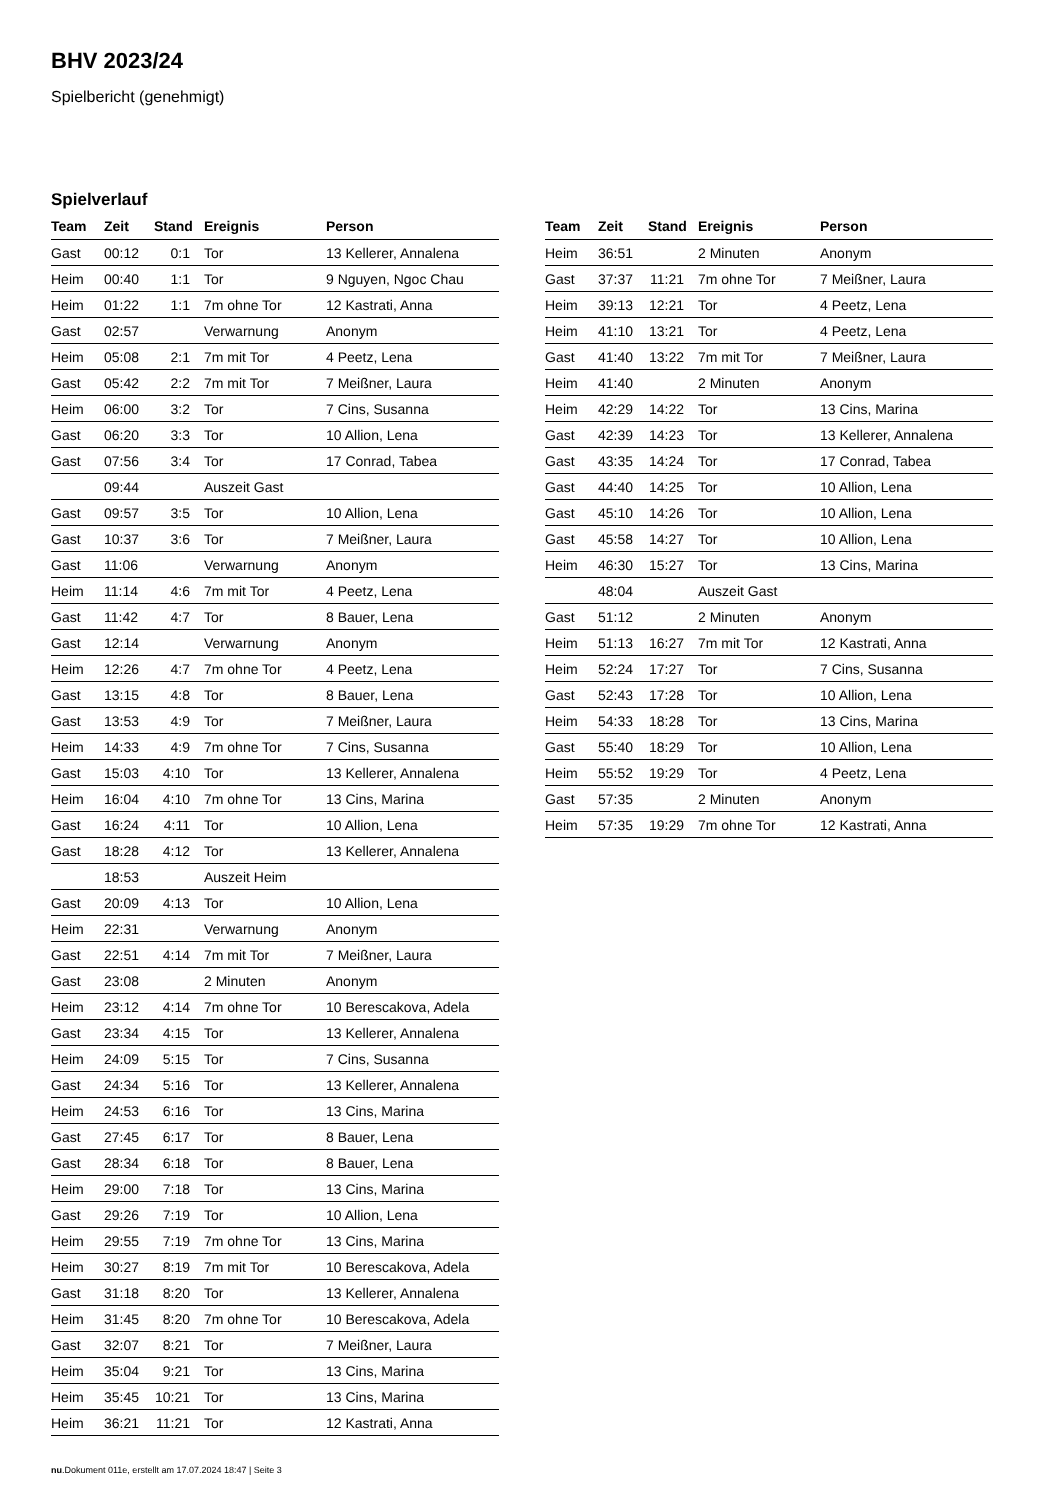BHV 2023/24
Spielbericht (genehmigt)
Spielverlauf
| Team | Zeit | Stand | Ereignis | Person |
| --- | --- | --- | --- | --- |
| Gast | 00:12 | 0:1 | Tor | 13 Kellerer, Annalena |
| Heim | 00:40 | 1:1 | Tor | 9 Nguyen, Ngoc Chau |
| Heim | 01:22 | 1:1 | 7m ohne Tor | 12 Kastrati, Anna |
| Gast | 02:57 | | Verwarnung | Anonym |
| Heim | 05:08 | 2:1 | 7m mit Tor | 4 Peetz, Lena |
| Gast | 05:42 | 2:2 | 7m mit Tor | 7 Meißner, Laura |
| Heim | 06:00 | 3:2 | Tor | 7 Cins, Susanna |
| Gast | 06:20 | 3:3 | Tor | 10 Allion, Lena |
| Gast | 07:56 | 3:4 | Tor | 17 Conrad, Tabea |
| | 09:44 | | Auszeit Gast | |
| Gast | 09:57 | 3:5 | Tor | 10 Allion, Lena |
| Gast | 10:37 | 3:6 | Tor | 7 Meißner, Laura |
| Gast | 11:06 | | Verwarnung | Anonym |
| Heim | 11:14 | 4:6 | 7m mit Tor | 4 Peetz, Lena |
| Gast | 11:42 | 4:7 | Tor | 8 Bauer, Lena |
| Gast | 12:14 | | Verwarnung | Anonym |
| Heim | 12:26 | 4:7 | 7m ohne Tor | 4 Peetz, Lena |
| Gast | 13:15 | 4:8 | Tor | 8 Bauer, Lena |
| Gast | 13:53 | 4:9 | Tor | 7 Meißner, Laura |
| Heim | 14:33 | 4:9 | 7m ohne Tor | 7 Cins, Susanna |
| Gast | 15:03 | 4:10 | Tor | 13 Kellerer, Annalena |
| Heim | 16:04 | 4:10 | 7m ohne Tor | 13 Cins, Marina |
| Gast | 16:24 | 4:11 | Tor | 10 Allion, Lena |
| Gast | 18:28 | 4:12 | Tor | 13 Kellerer, Annalena |
| | 18:53 | | Auszeit Heim | |
| Gast | 20:09 | 4:13 | Tor | 10 Allion, Lena |
| Heim | 22:31 | | Verwarnung | Anonym |
| Gast | 22:51 | 4:14 | 7m mit Tor | 7 Meißner, Laura |
| Gast | 23:08 | | 2 Minuten | Anonym |
| Heim | 23:12 | 4:14 | 7m ohne Tor | 10 Berescakova, Adela |
| Gast | 23:34 | 4:15 | Tor | 13 Kellerer, Annalena |
| Heim | 24:09 | 5:15 | Tor | 7 Cins, Susanna |
| Gast | 24:34 | 5:16 | Tor | 13 Kellerer, Annalena |
| Heim | 24:53 | 6:16 | Tor | 13 Cins, Marina |
| Gast | 27:45 | 6:17 | Tor | 8 Bauer, Lena |
| Gast | 28:34 | 6:18 | Tor | 8 Bauer, Lena |
| Heim | 29:00 | 7:18 | Tor | 13 Cins, Marina |
| Gast | 29:26 | 7:19 | Tor | 10 Allion, Lena |
| Heim | 29:55 | 7:19 | 7m ohne Tor | 13 Cins, Marina |
| Heim | 30:27 | 8:19 | 7m mit Tor | 10 Berescakova, Adela |
| Gast | 31:18 | 8:20 | Tor | 13 Kellerer, Annalena |
| Heim | 31:45 | 8:20 | 7m ohne Tor | 10 Berescakova, Adela |
| Gast | 32:07 | 8:21 | Tor | 7 Meißner, Laura |
| Heim | 35:04 | 9:21 | Tor | 13 Cins, Marina |
| Heim | 35:45 | 10:21 | Tor | 13 Cins, Marina |
| Heim | 36:21 | 11:21 | Tor | 12 Kastrati, Anna |
| Team | Zeit | Stand | Ereignis | Person |
| --- | --- | --- | --- | --- |
| Heim | 36:51 | | 2 Minuten | Anonym |
| Gast | 37:37 | 11:21 | 7m ohne Tor | 7 Meißner, Laura |
| Heim | 39:13 | 12:21 | Tor | 4 Peetz, Lena |
| Heim | 41:10 | 13:21 | Tor | 4 Peetz, Lena |
| Gast | 41:40 | 13:22 | 7m mit Tor | 7 Meißner, Laura |
| Heim | 41:40 | | 2 Minuten | Anonym |
| Heim | 42:29 | 14:22 | Tor | 13 Cins, Marina |
| Gast | 42:39 | 14:23 | Tor | 13 Kellerer, Annalena |
| Gast | 43:35 | 14:24 | Tor | 17 Conrad, Tabea |
| Gast | 44:40 | 14:25 | Tor | 10 Allion, Lena |
| Gast | 45:10 | 14:26 | Tor | 10 Allion, Lena |
| Gast | 45:58 | 14:27 | Tor | 10 Allion, Lena |
| Heim | 46:30 | 15:27 | Tor | 13 Cins, Marina |
| | 48:04 | | Auszeit Gast | |
| Gast | 51:12 | | 2 Minuten | Anonym |
| Heim | 51:13 | 16:27 | 7m mit Tor | 12 Kastrati, Anna |
| Heim | 52:24 | 17:27 | Tor | 7 Cins, Susanna |
| Gast | 52:43 | 17:28 | Tor | 10 Allion, Lena |
| Heim | 54:33 | 18:28 | Tor | 13 Cins, Marina |
| Gast | 55:40 | 18:29 | Tor | 10 Allion, Lena |
| Heim | 55:52 | 19:29 | Tor | 4 Peetz, Lena |
| Gast | 57:35 | | 2 Minuten | Anonym |
| Heim | 57:35 | 19:29 | 7m ohne Tor | 12 Kastrati, Anna |
nu.Dokument 011e, erstellt am 17.07.2024 18:47 | Seite 3